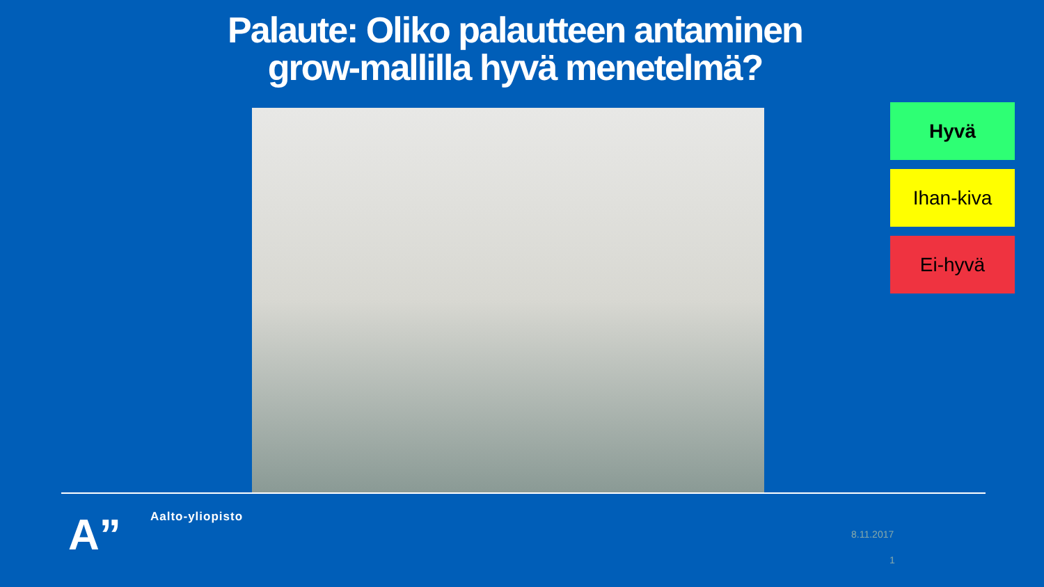Palaute: Oliko palautteen antaminen
grow-mallilla hyvä menetelmä?
Hyvä
Ihan-kiva
Ei-hyvä
A” Aalto-yliopisto
8.11.2017
1